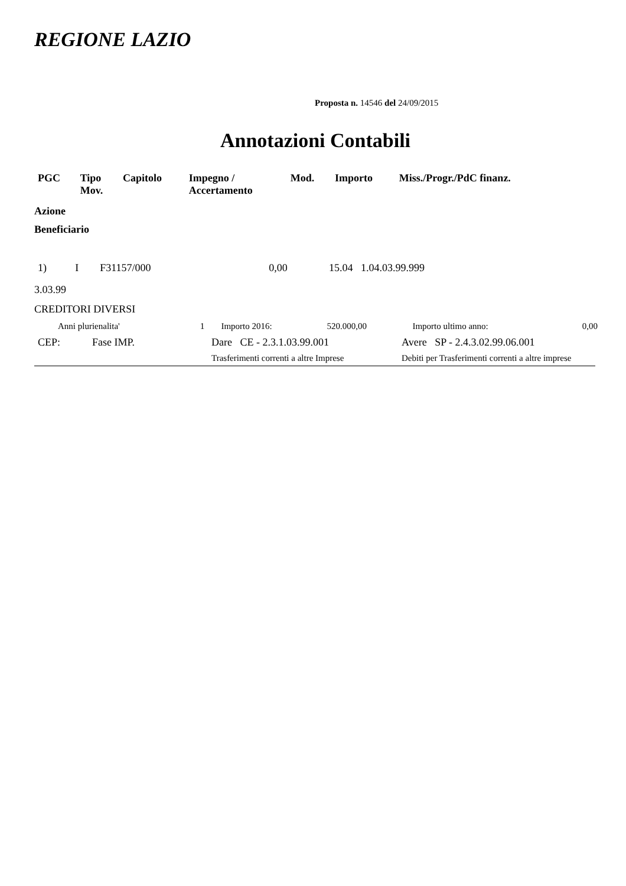REGIONE LAZIO
Proposta n. 14546 del 24/09/2015
Annotazioni Contabili
| PGC | Tipo Mov. | Capitolo | Impegno / Accertamento | Mod. | Importo | Miss./Progr./PdC finanz. |
| --- | --- | --- | --- | --- | --- | --- |
Azione
Beneficiario
| 1) | I | F31157/000 | | | 0,00 | 15.04 1.04.03.99.999 |
3.03.99
CREDITORI DIVERSI
| Anni plurienalita' | 1 | Importo 2016: | 520.000,00 | Importo ultimo anno: | 0,00 |
| CEP: | Fase IMP. | Dare CE - 2.3.1.03.99.001 | Avere SP - 2.4.3.02.99.06.001 |
| | | Trasferimenti correnti a altre Imprese | Debiti per Trasferimenti correnti a altre imprese |